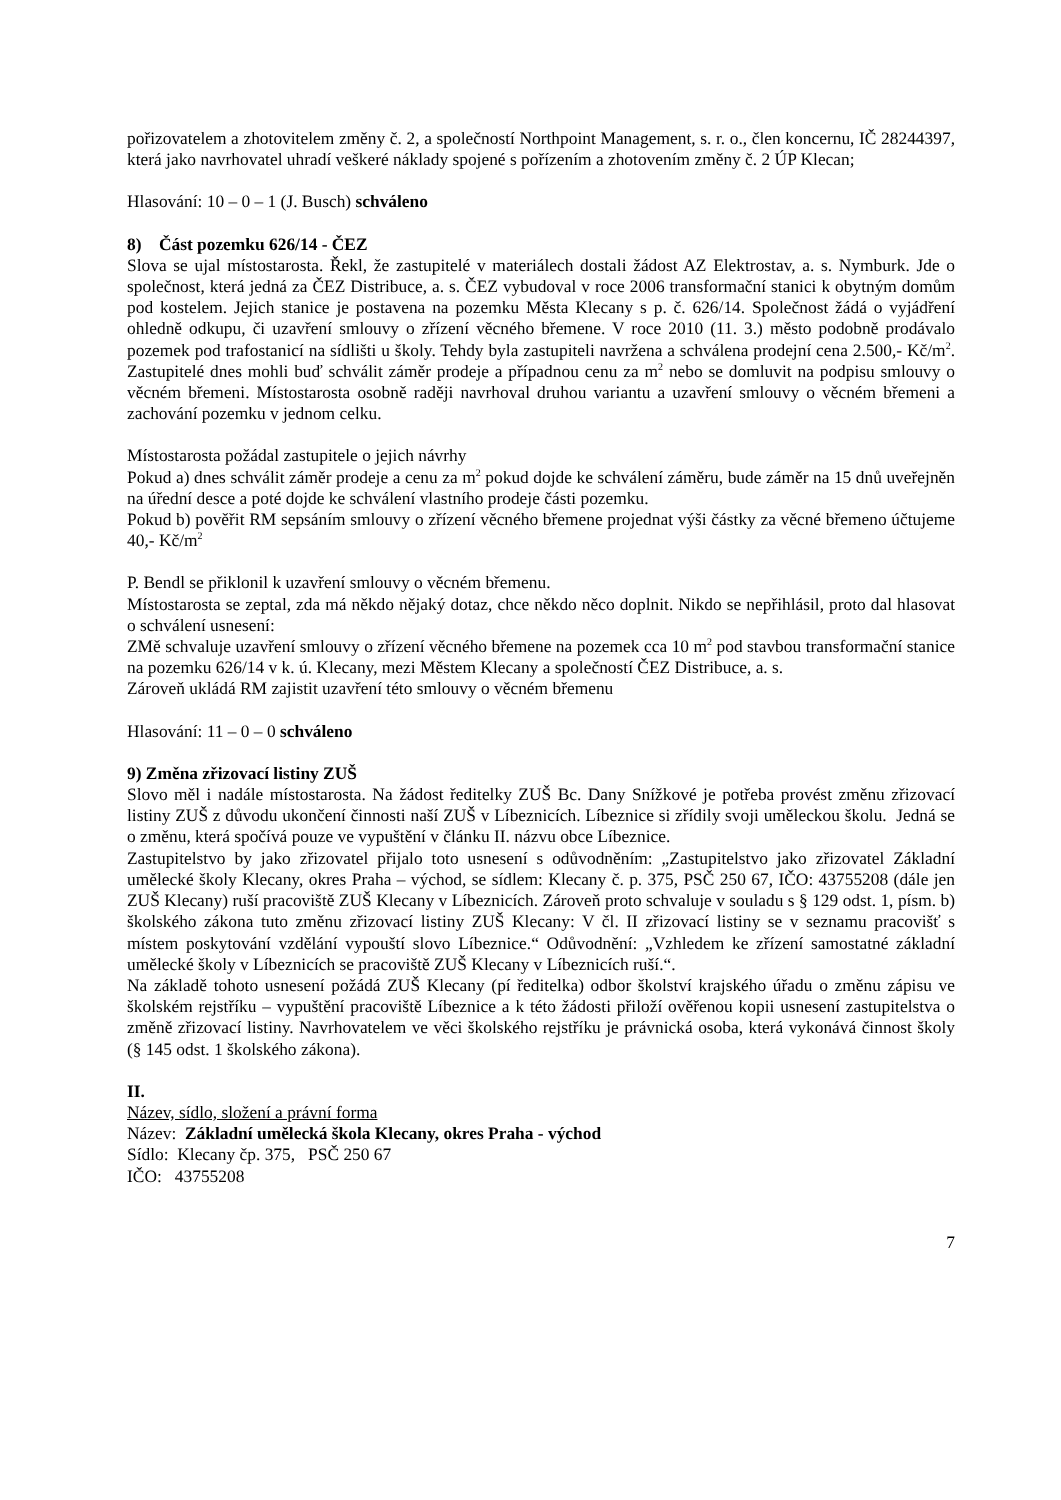pořizovatelem a zhotovitelem změny č. 2, a společností Northpoint Management, s. r. o., člen koncernu, IČ 28244397, která jako navrhovatel uhradí veškeré náklady spojené s pořízením a zhotovením změny č. 2 ÚP Klecan;
Hlasování: 10 – 0 – 1 (J. Busch) schváleno
8) Část pozemku 626/14 - ČEZ
Slova se ujal místostarosta. Řekl, že zastupitelé v materiálech dostali žádost AZ Elektrostav, a. s. Nymburk. Jde o společnost, která jedná za ČEZ Distribuce, a. s. ČEZ vybudoval v roce 2006 transformační stanici k obytným domům pod kostelem. Jejich stanice je postavena na pozemku Města Klecany s p. č. 626/14. Společnost žádá o vyjádření ohledně odkupu, či uzavření smlouvy o zřízení věcného břemene. V roce 2010 (11. 3.) město podobně prodávalo pozemek pod trafostanicí na sídlišti u školy. Tehdy byla zastupiteli navržena a schválena prodejní cena 2.500,- Kč/m<sup>2</sup>. Zastupitelé dnes mohli buď schválit záměr prodeje a případnou cenu za m<sup>2</sup> nebo se domluvit na podpisu smlouvy o věcném břemeni. Místostarosta osobně raději navrhoval druhou variantu a uzavření smlouvy o věcném břemeni a zachování pozemku v jednom celku.
Místostarosta požádal zastupitele o jejich návrhy
Pokud a) dnes schválit záměr prodeje a cenu za m<sup>2</sup> pokud dojde ke schválení záměru, bude záměr na 15 dnů uveřejněn na úřední desce a poté dojde ke schválení vlastního prodeje části pozemku.
Pokud b) pověřit RM sepsáním smlouvy o zřízení věcného břemene projednat výši částky za věcné břemeno účtujeme 40,- Kč/m<sup>2</sup>
P. Bendl se přiklonil k uzavření smlouvy o věcném břemenu.
Místostarosta se zeptal, zda má někdo nějaký dotaz, chce někdo něco doplnit. Nikdo se nepřihlásil, proto dal hlasovat o schválení usnesení:
ZMě schvaluje uzavření smlouvy o zřízení věcného břemene na pozemek cca 10 m<sup>2</sup> pod stavbou transformační stanice na pozemku 626/14 v k. ú. Klecany, mezi Městem Klecany a společností ČEZ Distribuce, a. s.
Zároveň ukládá RM zajistit uzavření této smlouvy o věcném břemenu
Hlasování: 11 – 0 – 0 schváleno
9) Změna zřizovací listiny ZUŠ
Slovo měl i nadále místostarosta. Na žádost ředitelky ZUŠ Bc. Dany Snížkové je potřeba provést změnu zřizovací listiny ZUŠ z důvodu ukončení činnosti naší ZUŠ v Líbeznicích. Líbeznice si zřídily svoji uměleckou školu. Jedná se o změnu, která spočívá pouze ve vypuštění v článku II. názvu obce Líbeznice.
Zastupitelstvo by jako zřizovatel přijalo toto usnesení s odůvodněním: „Zastupitelstvo jako zřizovatel Základní umělecké školy Klecany, okres Praha – východ, se sídlem: Klecany č. p. 375, PSČ 250 67, IČO: 43755208 (dále jen ZUŠ Klecany) ruší pracoviště ZUŠ Klecany v Líbeznicích. Zároveň proto schvaluje v souladu s § 129 odst. 1, písm. b) školského zákona tuto změnu zřizovací listiny ZUŠ Klecany: V čl. II zřizovací listiny se v seznamu pracovišť s místem poskytování vzdělání vypouští slovo Líbeznice.“ Odůvodnění: „Vzhledem ke zřízení samostatné základní umělecké školy v Líbeznicích se pracoviště ZUŠ Klecany v Líbeznicích ruší.“.
Na základě tohoto usnesení požádá ZUŠ Klecany (pí ředitelka) odbor školství krajského úřadu o změnu zápisu ve školském rejstříku – vypuštění pracoviště Líbeznice a k této žádosti přiloží ověřenou kopii usnesení zastupitelstva o změně zřizovací listiny. Navrhovatelem ve věci školského rejstříku je právnická osoba, která vykonává činnost školy (§ 145 odst. 1 školského zákona).
II.
Název, sídlo, složení a právní forma
Název: Základní umělecká škola Klecany, okres Praha - východ
Sídlo: Klecany čp. 375, PSČ 250 67
IČO: 43755208
7